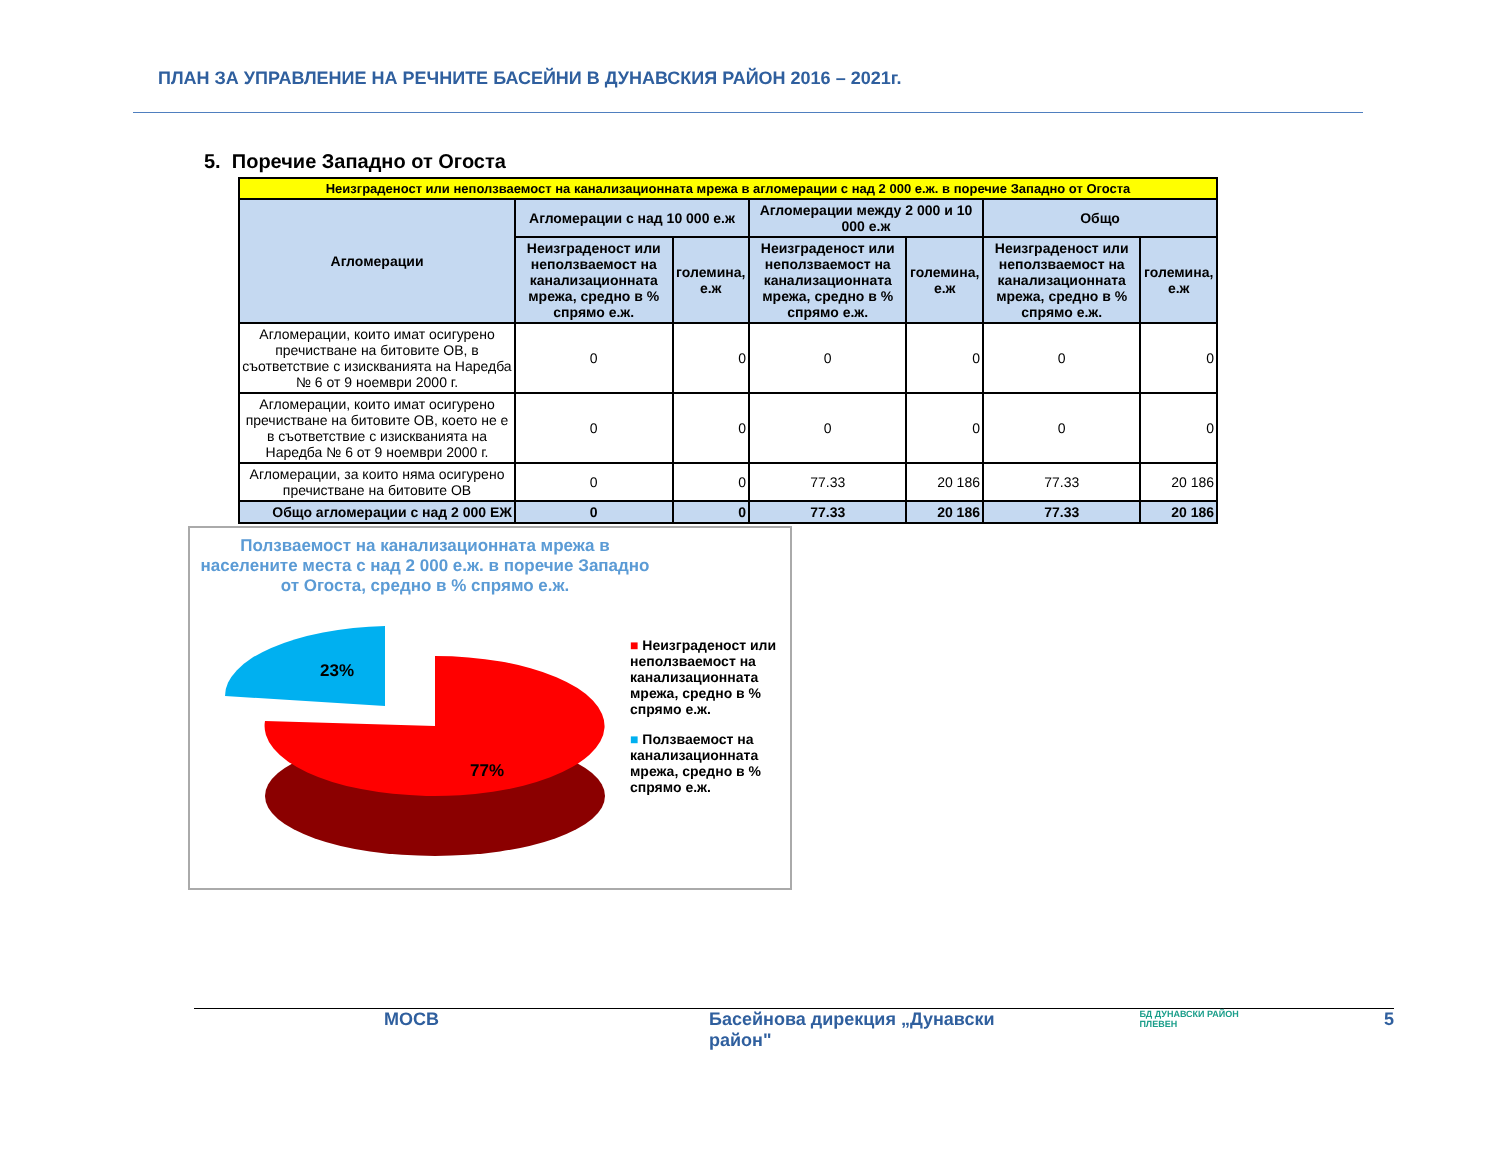ПЛАН ЗА УПРАВЛЕНИЕ НА РЕЧНИТЕ БАСЕЙНИ В ДУНАВСКИЯ РАЙОН 2016 – 2021г.
5. Поречие Западно от Огоста
| Неизграденост или неползваемост на канализационната мрежа в агломерации с над 2 000 е.ж. в поречие Западно от Огоста | | | | | | |
| Агломерации | Агломерации с над 10 000 е.ж | | Агломерации между 2 000 и 10 000 е.ж | | Общо | |
| | Неизграденост или неползваемост на канализационната мрежа, средно в % спрямо е.ж. | големина, е.ж | Неизграденост или неползваемост на канализационната мрежа, средно в % спрямо е.ж. | големина, е.ж | Неизграденост или неползваемост на канализационната мрежа, средно в % спрямо е.ж. | големина, е.ж |
| Агломерации, които имат осигурено пречистване на битовите ОВ, в съответствие с изискванията на Наредба № 6 от 9 ноември 2000 г. | 0 | 0 | 0 | 0 | 0 | 0 |
| Агломерации, които имат осигурено пречистване на битовите ОВ, което не е в съответствие с изискванията на Наредба № 6 от 9 ноември 2000 г. | 0 | 0 | 0 | 0 | 0 | 0 |
| Агломерации, за които няма осигурено пречистване на битовите ОВ | 0 | 0 | 77.33 | 20 186 | 77.33 | 20 186 |
| Общо агломерации с над 2 000 ЕЖ | 0 | 0 | 77.33 | 20 186 | 77.33 | 20 186 |
Ползваемост на канализационната мрежа в населените места с над 2 000 е.ж. в поречие Западно от Огоста, средно в % спрямо е.ж.
23%
77%
■ Неизграденост или неползваемост на канализационната мрежа, средно в % спрямо е.ж.
■ Ползваемост на канализационната мрежа, средно в % спрямо е.ж.
МОСВ Басейнова дирекция „Дунавски район" БД ДУНАВСКИ РАЙОН ПЛЕВЕН 5